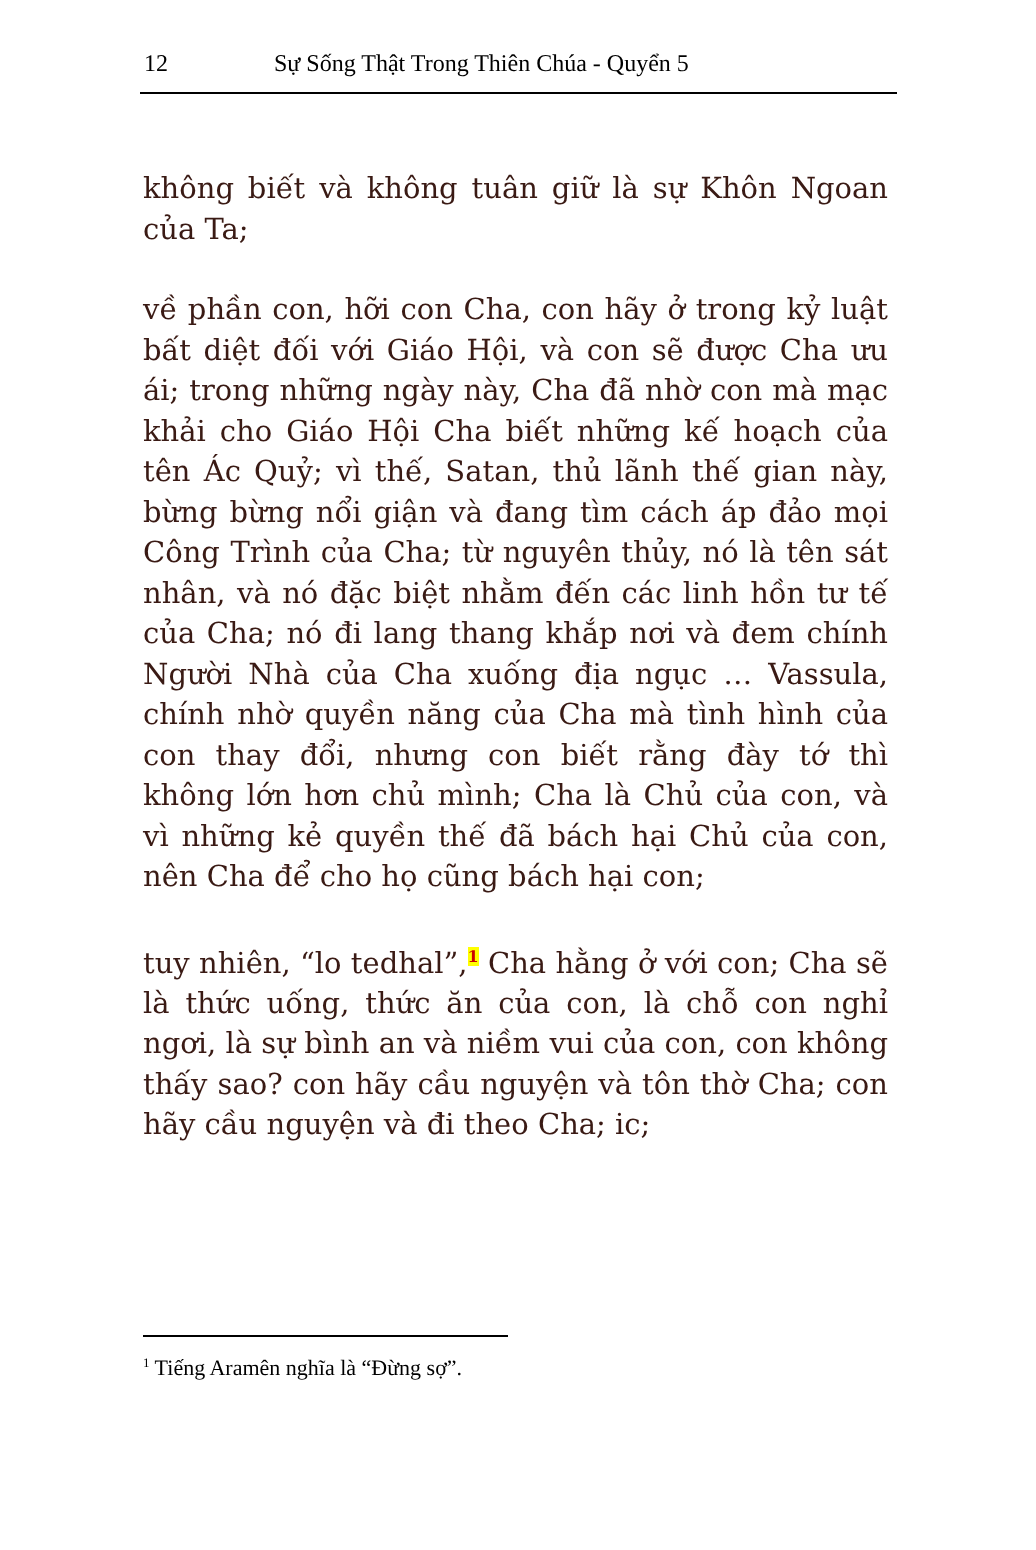12 Sự Sống Thật Trong Thiên Chúa - Quyển 5
không biết và không tuân giữ là sự Khôn Ngoan của Ta;
về phần con, hỡi con Cha, con hãy ở trong kỷ luật bất diệt đối với Giáo Hội, và con sẽ được Cha ưu ái; trong những ngày này, Cha đã nhờ con mà mạc khải cho Giáo Hội Cha biết những kế hoạch của tên Ác Quỷ; vì thế, Satan, thủ lãnh thế gian này, bừng bừng nổi giận và đang tìm cách áp đảo mọi Công Trình của Cha; từ nguyên thủy, nó là tên sát nhân, và nó đặc biệt nhằm đến các linh hồn tư tế của Cha; nó đi lang thang khắp nơi và đem chính Người Nhà của Cha xuống địa ngục … Vassula, chính nhờ quyền năng của Cha mà tình hình của con thay đổi, nhưng con biết rằng đày tớ thì không lớn hơn chủ mình; Cha là Chủ của con, và vì những kẻ quyền thế đã bách hại Chủ của con, nên Cha để cho họ cũng bách hại con;
tuy nhiên, “lo tedhal”,<sup>1</sup> Cha hằng ở với con; Cha sẽ là thức uống, thức ăn của con, là chỗ con nghỉ ngơi, là sự bình an và niềm vui của con, con không thấy sao? con hãy cầu nguyện và tôn thờ Cha; con hãy cầu nguyện và đi theo Cha; ic;
<sup>1</sup> Tiếng Aramên nghĩa là “Đừng sợ”.